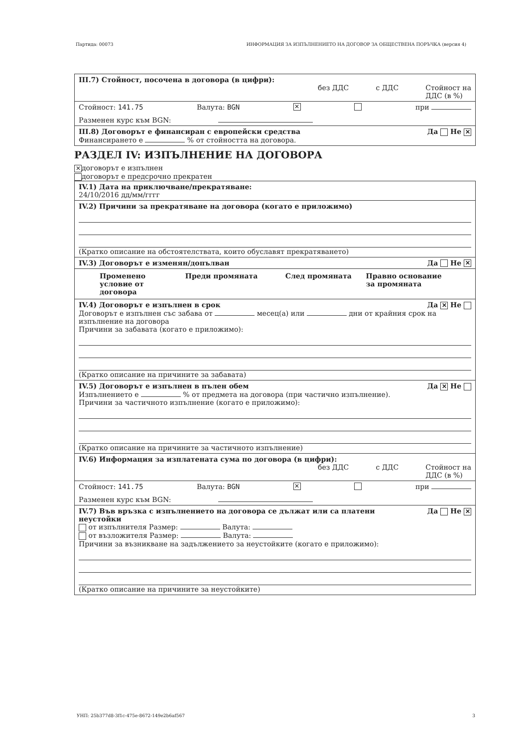Партида: 00073 ИНФОРМАЦИЯ ЗА ИЗПЪЛНЕНИЕТО НА ДОГОВОР ЗА ОБЩЕСТВЕНА ПОРЪЧКА (версия 4)
III.7) Стойност, посочена в договора (в цифри):
без ДДС с ДДС Стойност на
ДДС (в %)
Стойност: 141.75 Валута: BGN ✕ при
Разменен курс към BGN:
III.8) Договорът е финансиран с европейски средства Да Не ✕
Финансирането е % от стойността на договора.
РАЗДЕЛ IV: ИЗПЪЛНЕНИЕ НА ДОГОВОРА
✕ договорът е изпълнен
договорът е предсрочно прекратен
IV.1) Дата на приключване/прекратяване:
24/10/2016 дд/мм/гггг
IV.2) Причини за прекратяване на договора (когато е приложимо)
(Кратко описание на обстоятелствата, които обуславят прекратяването)
IV.3) Договорът е изменян/допълван Да Не ✕
| Променено условие от договора | Преди промяната | След промяната | Правно основание за промяната |
| --- | --- | --- | --- |
IV.4) Договорът е изпълнен в срок Да ✕ Не
Договорът е изпълнен със забава от месец(а) или дни от крайния срок на изпълнение на договора
Причини за забавата (когато е приложимо):
(Кратко описание на причините за забавата)
IV.5) Договорът е изпълнен в пълен обем Да ✕ Не
Изпълнението е % от предмета на договора (при частично изпълнение).
Причини за частичното изпълнение (когато е приложимо):
(Кратко описание на причините за частичното изпълнение)
IV.6) Информация за изплатената сума по договора (в цифри):
без ДДС с ДДС Стойност на
ДДС (в %)
Стойност: 141.75 Валута: BGN ✕ при
Разменен курс към BGN:
IV.7) Във връзка с изпълнението на договора се дължат или са платени
неустойки Да Не ✕
от изпълнителя Размер: Валута:
от възложителя Размер: Валута:
Причини за възникване на задължението за неустойките (когато е приложимо):
(Кратко описание на причините за неустойките)
УНП: 25b377d8-3f1c-475e-8672-149e2b6af567 3